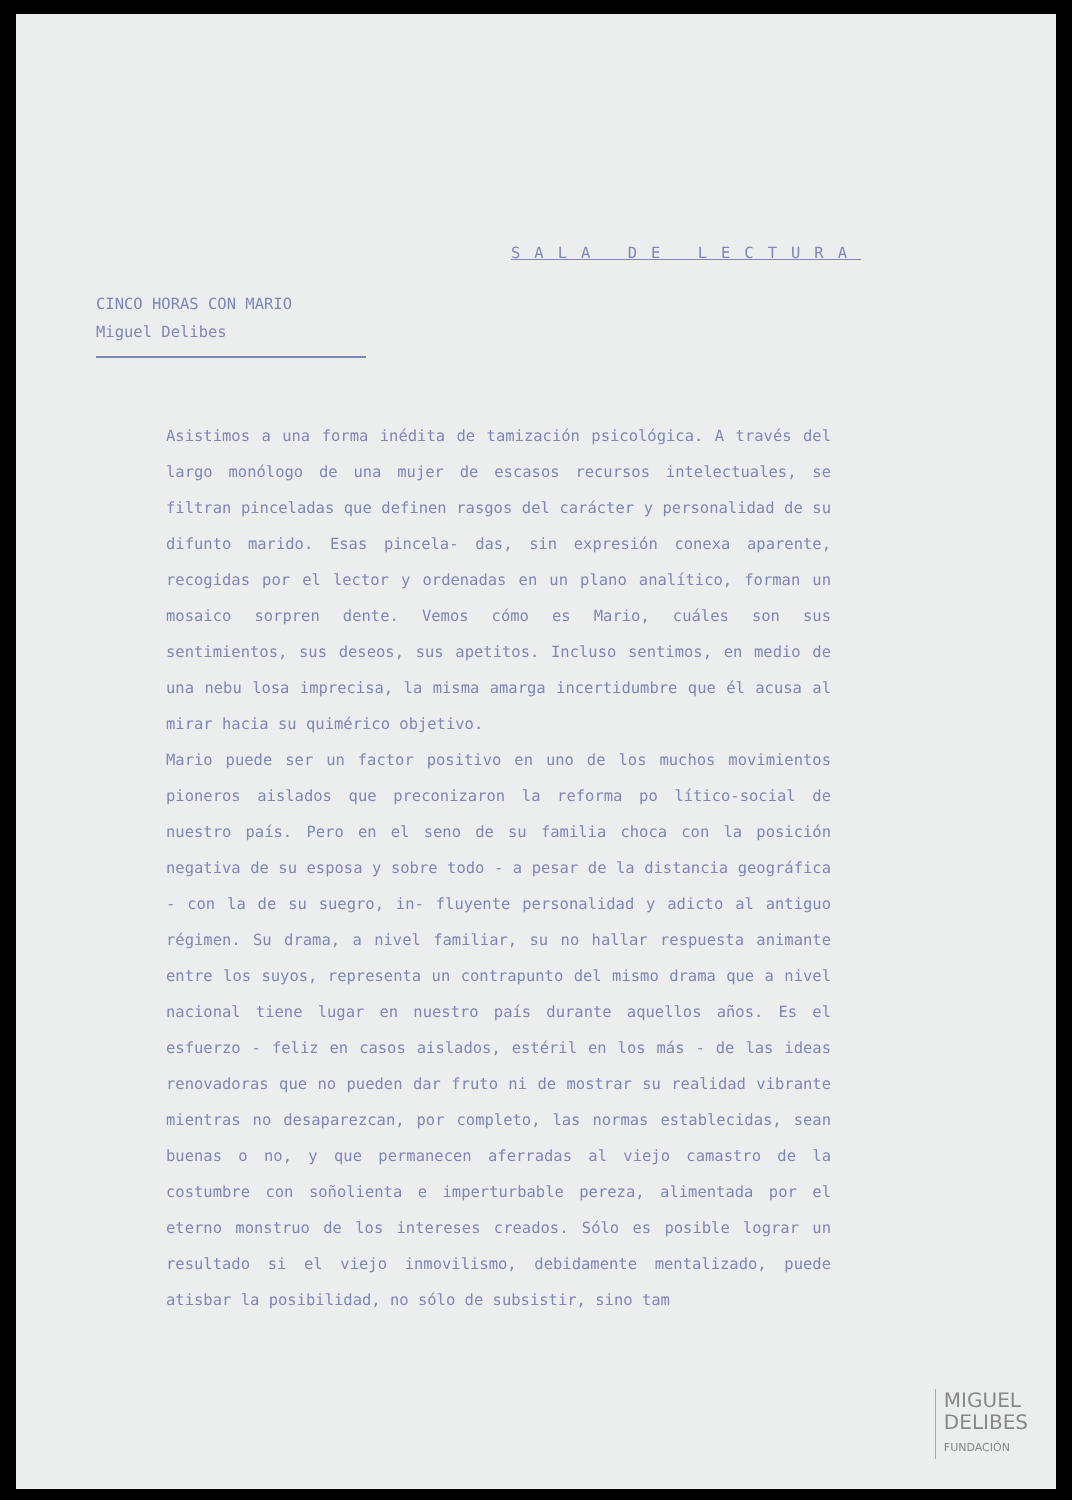SALA DE LECTURA
CINCO HORAS CON MARIO
Miguel Delibes
Asistimos a una forma inédita de tamización psicológica. A través del largo monólogo de una mujer de escasos recursos intelectuales, se filtran pinceladas que definen rasgos del carácter y personalidad de su difunto marido. Esas pincela- das, sin expresión conexa aparente, recogidas por el lector y ordenadas en un plano analítico, forman un mosaico sorpren dente. Vemos cómo es Mario, cuáles son sus sentimientos, sus deseos, sus apetitos. Incluso sentimos, en medio de una nebu losa imprecisa, la misma amarga incertidumbre que él acusa al mirar hacia su quimérico objetivo.
Mario puede ser un factor positivo en uno de los muchos movimientos pioneros aislados que preconizaron la reforma po lítico-social de nuestro país. Pero en el seno de su familia choca con la posición negativa de su esposa y sobre todo - a pesar de la distancia geográfica - con la de su suegro, in- fluyente personalidad y adicto al antiguo régimen. Su drama, a nivel familiar, su no hallar respuesta animante entre los suyos, representa un contrapunto del mismo drama que a nivel nacional tiene lugar en nuestro país durante aquellos años. Es el esfuerzo - feliz en casos aislados, estéril en los más - de las ideas renovadoras que no pueden dar fruto ni de mostrar su realidad vibrante mientras no desaparezcan, por completo, las normas establecidas, sean buenas o no, y que permanecen aferradas al viejo camastro de la costumbre con soñolienta e imperturbable pereza, alimentada por el eterno monstruo de los intereses creados. Sólo es posible lograr un resultado si el viejo inmovilismo, debidamente mentalizado, puede atisbar la posibilidad, no sólo de subsistir, sino tam
MIGUEL
DELIBES
FUNDACIÓN